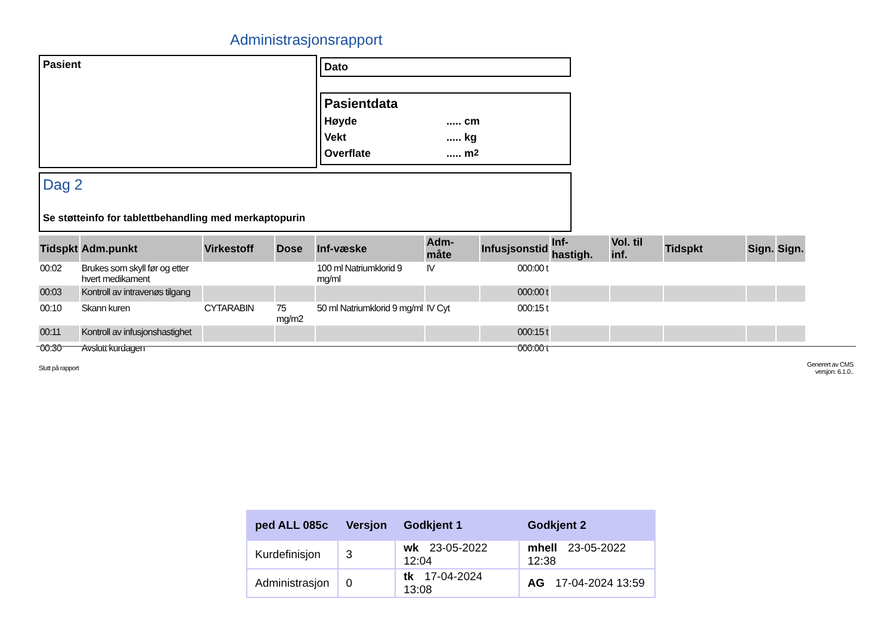Administrasjonsrapport
Pasient Dato
Pasientdata
Høyde..... cm
Vekt..... kg
Overflate..... m<sup>2</sup>
Dag 2
Se støtteinfo for tablettbehandling med merkaptopurin
| Tidspkt | Adm.punkt | Virkestoff | Dose | Inf-væske | Adm-måte | Infusjsonstid | Inf-hastigh. | Vol. til inf. | Tidspkt | Sign. | Sign. |
| --- | --- | --- | --- | --- | --- | --- | --- | --- | --- | --- | --- |
| 00:02 | Brukes som skyll før og etter hvert medikament | | | 100 ml Natriumklorid 9 mg/ml | IV | 000:00 t | | | | | |
| 00:03 | Kontroll av intravenøs tilgang | | | | | 000:00 t | | | | | |
| 00:10 | Skann kuren | CYTARABIN | 75 mg/m2 | 50 ml Natriumklorid 9 mg/ml | IV Cyt | 000:15 t | | | | | |
| 00:11 | Kontroll av infusjonshastighet | | | | | 000:15 t | | | | | |
| 00:30 | Avslutt kurdagen | | | | | 000:00 t | | | | | |
Slutt på rapport
Generert av CMS
versjon: 6.1.0..
| ped ALL 085c | Versjon | Godkjent 1 | Godkjent 2 |
| --- | --- | --- | --- |
| Kurdefinisjon | 3 | wk 23-05-2022 12:04 | mhell 23-05-2022 12:38 |
| Administrasjon | 0 | tk 17-04-2024 13:08 | AG 17-04-2024 13:59 |